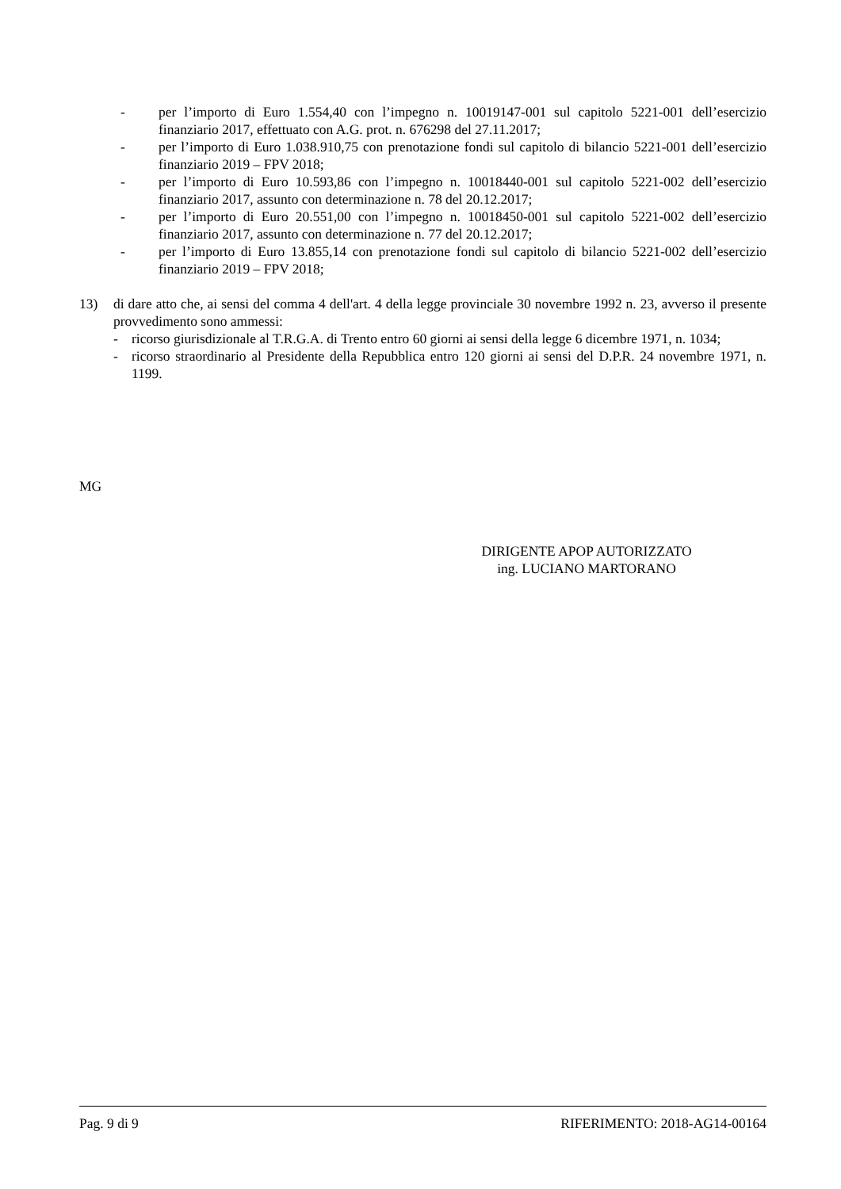- per l’importo di Euro 1.554,40 con l’impegno n. 10019147-001 sul capitolo 5221-001 dell’esercizio finanziario 2017, effettuato con A.G. prot. n. 676298 del 27.11.2017;
- per l’importo di Euro 1.038.910,75 con prenotazione fondi sul capitolo di bilancio 5221-001 dell’esercizio finanziario 2019 – FPV 2018;
- per l’importo di Euro 10.593,86 con l’impegno n. 10018440-001 sul capitolo 5221-002 dell’esercizio finanziario 2017, assunto con determinazione n. 78 del 20.12.2017;
- per l’importo di Euro 20.551,00 con l’impegno n. 10018450-001 sul capitolo 5221-002 dell’esercizio finanziario 2017, assunto con determinazione n. 77 del 20.12.2017;
- per l’importo di Euro 13.855,14 con prenotazione fondi sul capitolo di bilancio 5221-002 dell’esercizio finanziario 2019 – FPV 2018;
13) di dare atto che, ai sensi del comma 4 dell'art. 4 della legge provinciale 30 novembre 1992 n. 23, avverso il presente provvedimento sono ammessi:
- ricorso giurisdizionale al T.R.G.A. di Trento entro 60 giorni ai sensi della legge 6 dicembre 1971, n. 1034;
- ricorso straordinario al Presidente della Repubblica entro 120 giorni ai sensi del D.P.R. 24 novembre 1971, n. 1199.
MG
DIRIGENTE APOP AUTORIZZATO
ing. LUCIANO MARTORANO
Pag. 9 di 9 RIFERIMENTO: 2018-AG14-00164